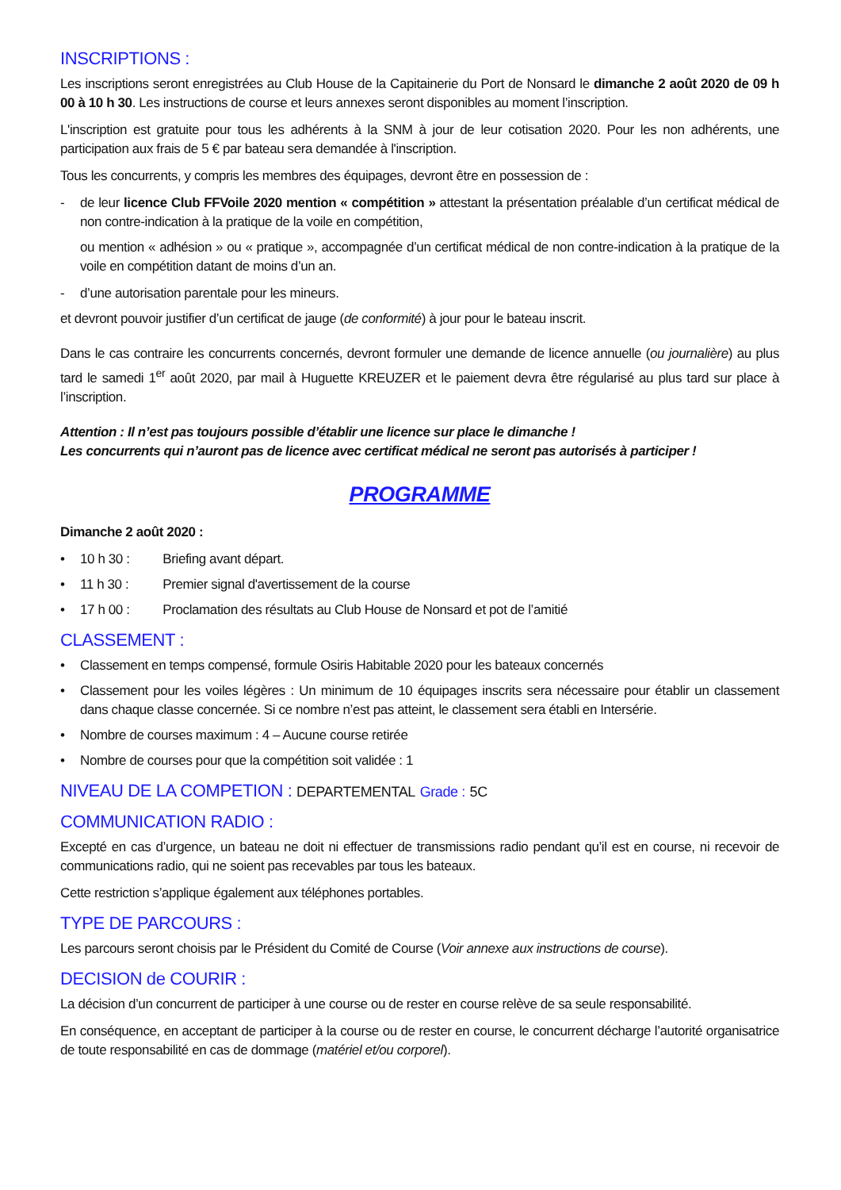INSCRIPTIONS :
Les inscriptions seront enregistrées au Club House de la Capitainerie du Port de Nonsard le dimanche 2 août 2020 de 09 h 00 à 10 h 30. Les instructions de course et leurs annexes seront disponibles au moment l’inscription.
L'inscription est gratuite pour tous les adhérents à la SNM à jour de leur cotisation 2020. Pour les non adhérents, une participation aux frais de 5 € par bateau sera demandée à l'inscription.
Tous les concurrents, y compris les membres des équipages, devront être en possession de :
- de leur licence Club FFVoile 2020 mention « compétition » attestant la présentation préalable d’un certificat médical de non contre-indication à la pratique de la voile en compétition,
ou mention « adhésion » ou « pratique », accompagnée d’un certificat médical de non contre-indication à la pratique de la voile en compétition datant de moins d’un an.
- d’une autorisation parentale pour les mineurs.
et devront pouvoir justifier d’un certificat de jauge (de conformité) à jour pour le bateau inscrit.
Dans le cas contraire les concurrents concernés, devront formuler une demande de licence annuelle (ou journalière) au plus tard le samedi 1<sup>er</sup> août 2020, par mail à Huguette KREUZER et le paiement devra être régularisé au plus tard sur place à l’inscription.
Attention : Il n’est pas toujours possible d’établir une licence sur place le dimanche !
Les concurrents qui n’auront pas de licence avec certificat médical ne seront pas autorisés à participer !
PROGRAMME
Dimanche 2 août 2020 :
• 10 h 30 : Briefing avant départ.
• 11 h 30 : Premier signal d'avertissement de la course
• 17 h 00 : Proclamation des résultats au Club House de Nonsard et pot de l’amitié
CLASSEMENT :
• Classement en temps compensé, formule Osiris Habitable 2020 pour les bateaux concernés
• Classement pour les voiles légères : Un minimum de 10 équipages inscrits sera nécessaire pour établir un classement dans chaque classe concernée. Si ce nombre n’est pas atteint, le classement sera établi en Intersérie.
• Nombre de courses maximum : 4 – Aucune course retirée
• Nombre de courses pour que la compétition soit validée : 1
NIVEAU DE LA COMPETION : DEPARTEMENTAL Grade : 5C
COMMUNICATION RADIO :
Excepté en cas d’urgence, un bateau ne doit ni effectuer de transmissions radio pendant qu’il est en course, ni recevoir de communications radio, qui ne soient pas recevables par tous les bateaux.
Cette restriction s’applique également aux téléphones portables.
TYPE DE PARCOURS :
Les parcours seront choisis par le Président du Comité de Course (Voir annexe aux instructions de course).
DECISION de COURIR :
La décision d’un concurrent de participer à une course ou de rester en course relève de sa seule responsabilité.
En conséquence, en acceptant de participer à la course ou de rester en course, le concurrent décharge l’autorité organisatrice de toute responsabilité en cas de dommage (matériel et/ou corporel).